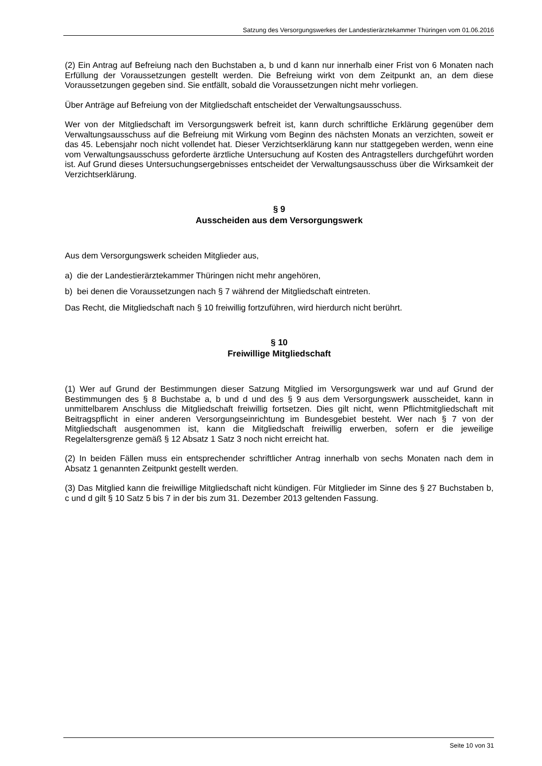Satzung des Versorgungswerkes der Landestierärztekammer Thüringen vom 01.06.2016
(2) Ein Antrag auf Befreiung nach den Buchstaben a, b und d kann nur innerhalb einer Frist von 6 Monaten nach Erfüllung der Voraussetzungen gestellt werden. Die Befreiung wirkt von dem Zeitpunkt an, an dem diese Voraussetzungen gegeben sind. Sie entfällt, sobald die Voraussetzungen nicht mehr vorliegen.
Über Anträge auf Befreiung von der Mitgliedschaft entscheidet der Verwaltungsausschuss.
Wer von der Mitgliedschaft im Versorgungswerk befreit ist, kann durch schriftliche Erklärung gegenüber dem Verwaltungsausschuss auf die Befreiung mit Wirkung vom Beginn des nächsten Monats an verzichten, soweit er das 45. Lebensjahr noch nicht vollendet hat. Dieser Verzichtserklärung kann nur stattgegeben werden, wenn eine vom Verwaltungsausschuss geforderte ärztliche Untersuchung auf Kosten des Antragstellers durchgeführt worden ist. Auf Grund dieses Untersuchungsergebnisses entscheidet der Verwaltungsausschuss über die Wirksamkeit der Verzichtserklärung.
§ 9
Ausscheiden aus dem Versorgungswerk
Aus dem Versorgungswerk scheiden Mitglieder aus,
a) die der Landestierärztekammer Thüringen nicht mehr angehören,
b) bei denen die Voraussetzungen nach § 7 während der Mitgliedschaft eintreten.
Das Recht, die Mitgliedschaft nach § 10 freiwillig fortzuführen, wird hierdurch nicht berührt.
§ 10
Freiwillige Mitgliedschaft
(1) Wer auf Grund der Bestimmungen dieser Satzung Mitglied im Versorgungswerk war und auf Grund der Bestimmungen des § 8 Buchstabe a, b und d und des § 9 aus dem Versorgungswerk ausscheidet, kann in unmittelbarem Anschluss die Mitgliedschaft freiwillig fortsetzen. Dies gilt nicht, wenn Pflichtmitgliedschaft mit Beitragspflicht in einer anderen Versorgungseinrichtung im Bundesgebiet besteht. Wer nach § 7 von der Mitgliedschaft ausgenommen ist, kann die Mitgliedschaft freiwillig erwerben, sofern er die jeweilige Regelaltersgrenze gemäß § 12 Absatz 1 Satz 3 noch nicht erreicht hat.
(2) In beiden Fällen muss ein entsprechender schriftlicher Antrag innerhalb von sechs Monaten nach dem in Absatz 1 genannten Zeitpunkt gestellt werden.
(3) Das Mitglied kann die freiwillige Mitgliedschaft nicht kündigen. Für Mitglieder im Sinne des § 27 Buchstaben b, c und d gilt § 10 Satz 5 bis 7 in der bis zum 31. Dezember 2013 geltenden Fassung.
Seite 10 von 31